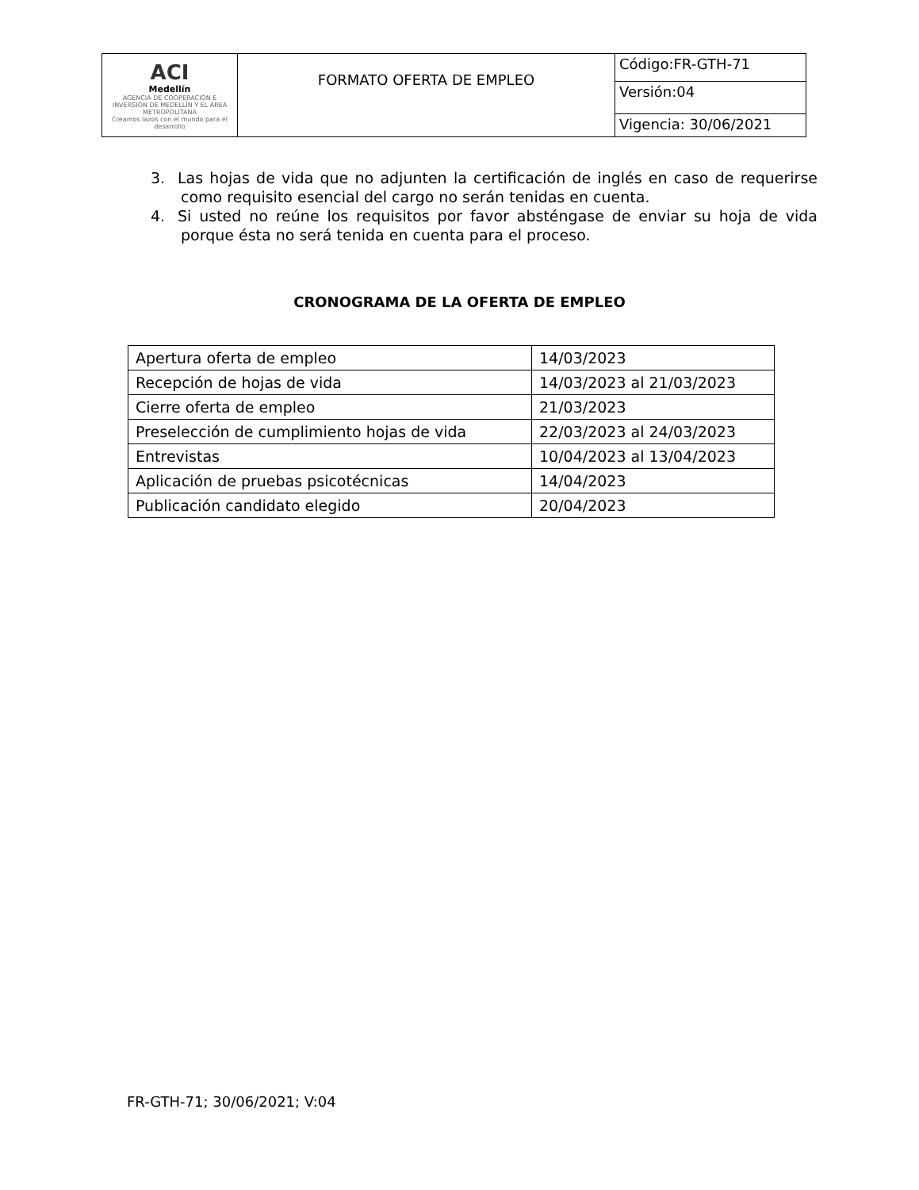| ACI Medellín AGENCIA DE COOPERACIÓN E INVERSIÓN DE MEDELLÍN Y EL ÁREA METROPOLITANA Creamos lazos con el mundo para el desarrollo | FORMATO OFERTA DE EMPLEO | Código:FR-GTH-71 |
| | | Versión:04 |
| | | Vigencia: 30/06/2021 |
3. Las hojas de vida que no adjunten la certificación de inglés en caso de requerirse como requisito esencial del cargo no serán tenidas en cuenta.
4. Si usted no reúne los requisitos por favor absténgase de enviar su hoja de vida porque ésta no será tenida en cuenta para el proceso.
CRONOGRAMA DE LA OFERTA DE EMPLEO
| Apertura oferta de empleo | 14/03/2023 |
| Recepción de hojas de vida | 14/03/2023 al 21/03/2023 |
| Cierre oferta de empleo | 21/03/2023 |
| Preselección de cumplimiento hojas de vida | 22/03/2023 al 24/03/2023 |
| Entrevistas | 10/04/2023 al 13/04/2023 |
| Aplicación de pruebas psicotécnicas | 14/04/2023 |
| Publicación candidato elegido | 20/04/2023 |
FR-GTH-71; 30/06/2021; V:04